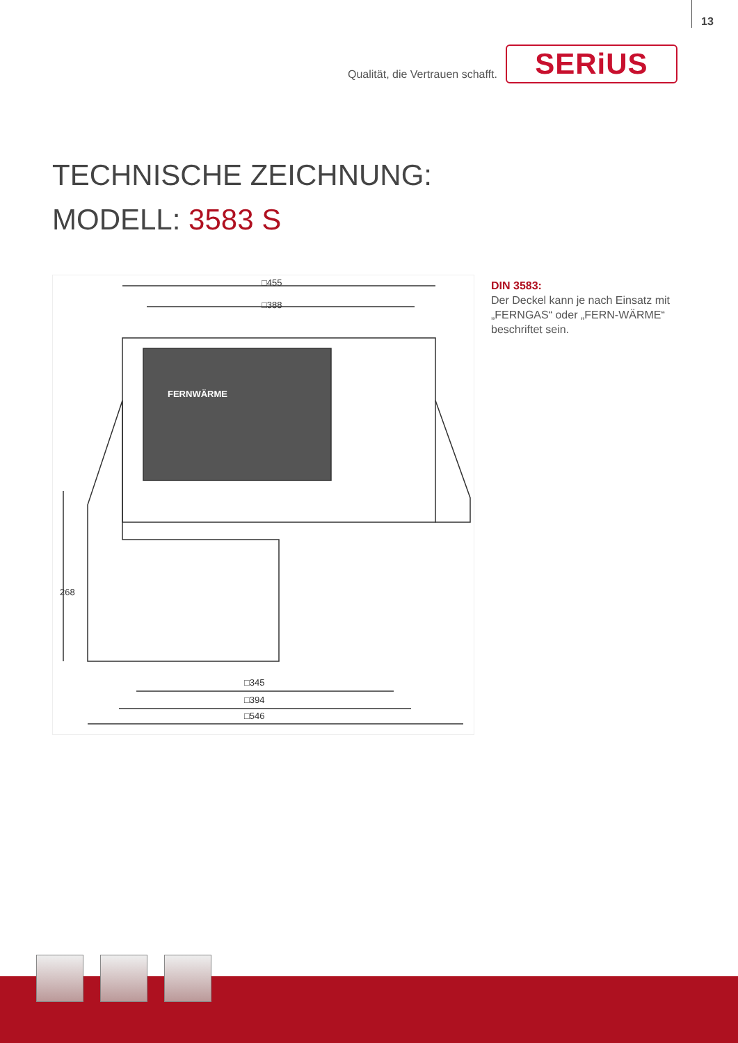13
Qualität, die Vertrauen schafft.
SERiUS
TECHNISCHE ZEICHNUNG:
MODELL: 3583 S
□455
□388
FERNWÄRME
268
□345
□394
□546
DIN 3583:
Der Deckel kann je nach Einsatz mit „FERNGAS“ oder „FERN-WÄRME“ beschriftet sein.